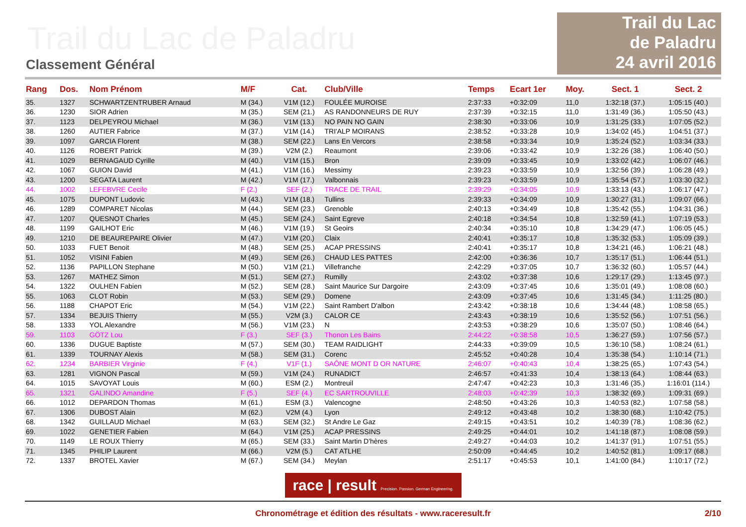Trail du Lac de Paladru
Classement Général
Trail du Lac
de Paladru
24 avril 2016
| Rang | Dos. | Nom Prénom | M/F | Cat. | Club/Ville | Temps | Ecart 1er | Moy. | Sect. 1 | Sect. 2 |
| --- | --- | --- | --- | --- | --- | --- | --- | --- | --- | --- |
| 35. | 1327 | SCHWARTZENTRUBER Arnaud | M (34.) | V1M (12.) | FOULÉE MUROISE | 2:37:33 | +0:32:09 | 11,0 | 1:32:18 (37.) | 1:05:15 (40.) |
| 36. | 1230 | SIOR Adrien | M (35.) | SEM (21.) | AS RANDONNEURS DE RUY | 2:37:39 | +0:32:15 | 11,0 | 1:31:49 (36.) | 1:05:50 (43.) |
| 37. | 1123 | DELPEYROU Michael | M (36.) | V1M (13.) | NO PAIN NO GAIN | 2:38:30 | +0:33:06 | 10,9 | 1:31:25 (33.) | 1:07:05 (52.) |
| 38. | 1260 | AUTIER Fabrice | M (37.) | V1M (14.) | TRI'ALP MOIRANS | 2:38:52 | +0:33:28 | 10,9 | 1:34:02 (45.) | 1:04:51 (37.) |
| 39. | 1097 | GARCIA Florent | M (38.) | SEM (22.) | Lans En Vercors | 2:38:58 | +0:33:34 | 10,9 | 1:35:24 (52.) | 1:03:34 (33.) |
| 40. | 1126 | ROBERT Patrick | M (39.) | V2M (2.) | Reaumont | 2:39:06 | +0:33:42 | 10,9 | 1:32:26 (38.) | 1:06:40 (50.) |
| 41. | 1029 | BERNAGAUD Cyrille | M (40.) | V1M (15.) | Bron | 2:39:09 | +0:33:45 | 10,9 | 1:33:02 (42.) | 1:06:07 (46.) |
| 42. | 1067 | GUION David | M (41.) | V1M (16.) | Messimy | 2:39:23 | +0:33:59 | 10,9 | 1:32:56 (39.) | 1:06:28 (49.) |
| 43. | 1200 | SEGATA Laurent | M (42.) | V1M (17.) | Valbonnais | 2:39:23 | +0:33:59 | 10,9 | 1:35:54 (57.) | 1:03:30 (32.) |
| 44. | 1002 | LEFEBVRE Cecile | F (2.) | SEF (2.) | TRACE DE TRAIL | 2:39:29 | +0:34:05 | 10,9 | 1:33:13 (43.) | 1:06:17 (47.) |
| 45. | 1075 | DUPONT Ludovic | M (43.) | V1M (18.) | Tullins | 2:39:33 | +0:34:09 | 10,9 | 1:30:27 (31.) | 1:09:07 (66.) |
| 46. | 1289 | COMPARET Nicolas | M (44.) | SEM (23.) | Grenoble | 2:40:13 | +0:34:49 | 10,8 | 1:35:42 (55.) | 1:04:31 (36.) |
| 47. | 1207 | QUESNOT Charles | M (45.) | SEM (24.) | Saint Egreve | 2:40:18 | +0:34:54 | 10,8 | 1:32:59 (41.) | 1:07:19 (53.) |
| 48. | 1199 | GAILHOT Eric | M (46.) | V1M (19.) | St Geoirs | 2:40:34 | +0:35:10 | 10,8 | 1:34:29 (47.) | 1:06:05 (45.) |
| 49. | 1210 | DE BEAUREPAIRE Olivier | M (47.) | V1M (20.) | Claix | 2:40:41 | +0:35:17 | 10,8 | 1:35:32 (53.) | 1:05:09 (39.) |
| 50. | 1033 | FUET Benoit | M (48.) | SEM (25.) | ACAP PRESSINS | 2:40:41 | +0:35:17 | 10,8 | 1:34:21 (46.) | 1:06:21 (48.) |
| 51. | 1052 | VISINI Fabien | M (49.) | SEM (26.) | CHAUD LES PATTES | 2:42:00 | +0:36:36 | 10,7 | 1:35:17 (51.) | 1:06:44 (51.) |
| 52. | 1136 | PAPILLON Stephane | M (50.) | V1M (21.) | Villefranche | 2:42:29 | +0:37:05 | 10,7 | 1:36:32 (60.) | 1:05:57 (44.) |
| 53. | 1267 | MATHEZ Simon | M (51.) | SEM (27.) | Rumilly | 2:43:02 | +0:37:38 | 10,6 | 1:29:17 (29.) | 1:13:45 (97.) |
| 54. | 1322 | OULHEN Fabien | M (52.) | SEM (28.) | Saint Maurice Sur Dargoire | 2:43:09 | +0:37:45 | 10,6 | 1:35:01 (49.) | 1:08:08 (60.) |
| 55. | 1063 | CLOT Robin | M (53.) | SEM (29.) | Domene | 2:43:09 | +0:37:45 | 10,6 | 1:31:45 (34.) | 1:11:25 (80.) |
| 56. | 1188 | CHAPOT Eric | M (54.) | V1M (22.) | Saint Rambert D'albon | 2:43:42 | +0:38:18 | 10,6 | 1:34:44 (48.) | 1:08:58 (65.) |
| 57. | 1334 | BEJUIS Thierry | M (55.) | V2M (3.) | CALOR CE | 2:43:43 | +0:38:19 | 10,6 | 1:35:52 (56.) | 1:07:51 (56.) |
| 58. | 1333 | YOL Alexandre | M (56.) | V1M (23.) | N | 2:43:53 | +0:38:29 | 10,6 | 1:35:07 (50.) | 1:08:46 (64.) |
| 59. | 1103 | GÖTZ Lou | F (3.) | SEF (3.) | Thonon Les Bains | 2:44:22 | +0:38:58 | 10,5 | 1:36:27 (59.) | 1:07:56 (57.) |
| 60. | 1336 | DUGUE Baptiste | M (57.) | SEM (30.) | TEAM RAIDLIGHT | 2:44:33 | +0:39:09 | 10,5 | 1:36:10 (58.) | 1:08:24 (61.) |
| 61. | 1339 | TOURNAY Alexis | M (58.) | SEM (31.) | Corenc | 2:45:52 | +0:40:28 | 10,4 | 1:35:38 (54.) | 1:10:14 (71.) |
| 62. | 1234 | BARBIER Virginie | F (4.) | V1F (1.) | SAÔNE MONT D OR NATURE | 2:46:07 | +0:40:43 | 10,4 | 1:38:25 (65.) | 1:07:43 (54.) |
| 63. | 1281 | VIGNON Pascal | M (59.) | V1M (24.) | RUNADICT | 2:46:57 | +0:41:33 | 10,4 | 1:38:13 (64.) | 1:08:44 (63.) |
| 64. | 1015 | SAVOYAT Louis | M (60.) | ESM (2.) | Montreuil | 2:47:47 | +0:42:23 | 10,3 | 1:31:46 (35.) | 1:16:01 (114.) |
| 65. | 1321 | GALINDO Amandine | F (5.) | SEF (4.) | EC SARTROUVILLE | 2:48:03 | +0:42:39 | 10,3 | 1:38:32 (69.) | 1:09:31 (69.) |
| 66. | 1012 | DEPARDON Thomas | M (61.) | ESM (3.) | Valencogne | 2:48:50 | +0:43:26 | 10,3 | 1:40:53 (82.) | 1:07:58 (58.) |
| 67. | 1306 | DUBOST Alain | M (62.) | V2M (4.) | Lyon | 2:49:12 | +0:43:48 | 10,2 | 1:38:30 (68.) | 1:10:42 (75.) |
| 68. | 1342 | GUILLAUD Michael | M (63.) | SEM (32.) | St Andre Le Gaz | 2:49:15 | +0:43:51 | 10,2 | 1:40:39 (78.) | 1:08:36 (62.) |
| 69. | 1022 | GENETIER Fabien | M (64.) | V1M (25.) | ACAP PRESSINS | 2:49:25 | +0:44:01 | 10,2 | 1:41:18 (87.) | 1:08:08 (59.) |
| 70. | 1149 | LE ROUX Thierry | M (65.) | SEM (33.) | Saint Martin D'hères | 2:49:27 | +0:44:03 | 10,2 | 1:41:37 (91.) | 1:07:51 (55.) |
| 71. | 1345 | PHILIP Laurent | M (66.) | V2M (5.) | CAT ATLHE | 2:50:09 | +0:44:45 | 10,2 | 1:40:52 (81.) | 1:09:17 (68.) |
| 72. | 1337 | BROTEL Xavier | M (67.) | SEM (34.) | Meylan | 2:51:17 | +0:45:53 | 10,1 | 1:41:00 (84.) | 1:10:17 (72.) |
race | result Precision. Passion. German Engineering.
Chronométrage et édition des résultats - www.raceresult.fr 2/10